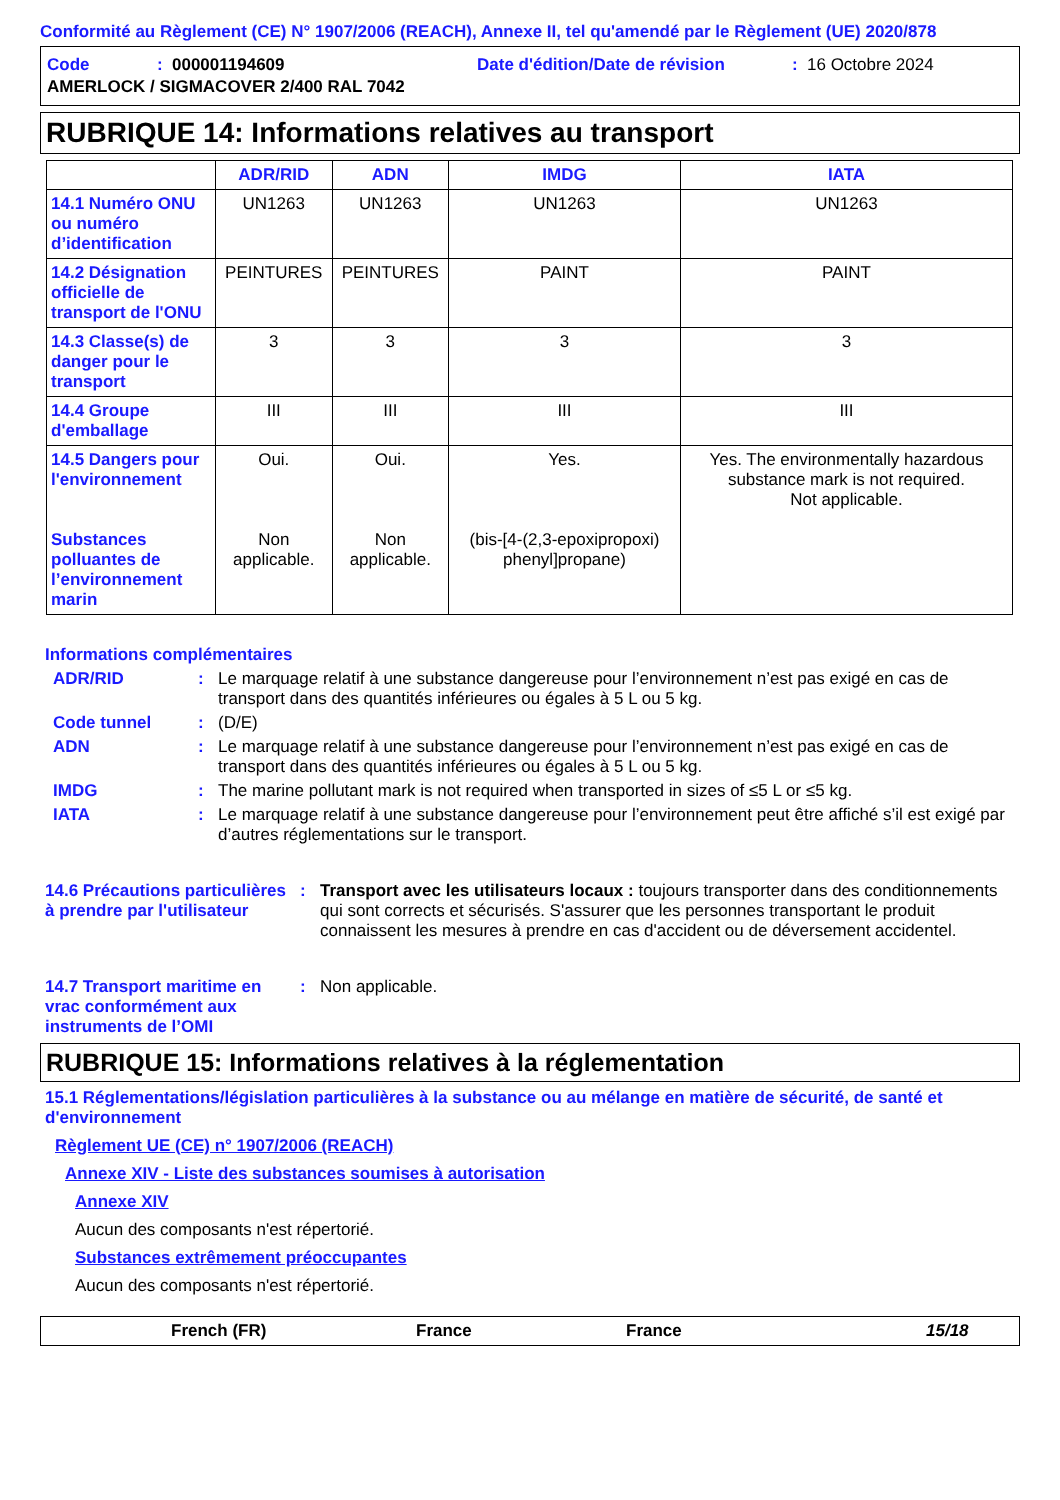Conformité au Règlement (CE) N° 1907/2006 (REACH), Annexe II, tel qu'amendé par le Règlement (UE) 2020/878
Code: 000001194609 Date d'édition/Date de révision: 16 Octobre 2024
AMERLOCK / SIGMACOVER 2/400 RAL 7042
RUBRIQUE 14: Informations relatives au transport
| | ADR/RID | ADN | IMDG | IATA |
| --- | --- | --- | --- | --- |
| 14.1 Numéro ONU ou numéro d’identification | UN1263 | UN1263 | UN1263 | UN1263 |
| 14.2 Désignation officielle de transport de l'ONU | PEINTURES | PEINTURES | PAINT | PAINT |
| 14.3 Classe(s) de danger pour le transport | 3 | 3 | 3 | 3 |
| 14.4 Groupe d'emballage | III | III | III | III |
| 14.5 Dangers pour l'environnement Substances polluantes de l’environnement marin | Oui. Non applicable. | Oui. Non applicable. | Yes. (bis-[4-(2,3-epoxipropoxi) phenyl]propane) | Yes. The environmentally hazardous substance mark is not required. Not applicable. |
Informations complémentaires
ADR/RID: Le marquage relatif à une substance dangereuse pour l’environnement n’est pas exigé en cas de transport dans des quantités inférieures ou égales à 5 L ou 5 kg.
Code tunnel: (D/E)
ADN: Le marquage relatif à une substance dangereuse pour l’environnement n’est pas exigé en cas de transport dans des quantités inférieures ou égales à 5 L ou 5 kg.
IMDG: The marine pollutant mark is not required when transported in sizes of ≤5 L or ≤5 kg.
IATA: Le marquage relatif à une substance dangereuse pour l’environnement peut être affiché s’il est exigé par d’autres réglementations sur le transport.
14.6 Précautions particulières à prendre par l'utilisateur: Transport avec les utilisateurs locaux : toujours transporter dans des conditionnements qui sont corrects et sécurisés. S'assurer que les personnes transportant le produit connaissent les mesures à prendre en cas d'accident ou de déversement accidentel.
14.7 Transport maritime en vrac conformément aux instruments de l’OMI: Non applicable.
RUBRIQUE 15: Informations relatives à la réglementation
15.1 Réglementations/législation particulières à la substance ou au mélange en matière de sécurité, de santé et d'environnement
Règlement UE (CE) n° 1907/2006 (REACH)
Annexe XIV - Liste des substances soumises à autorisation
Annexe XIV
Aucun des composants n'est répertorié.
Substances extrêmement préoccupantes
Aucun des composants n'est répertorié.
French (FR) France France 15/18